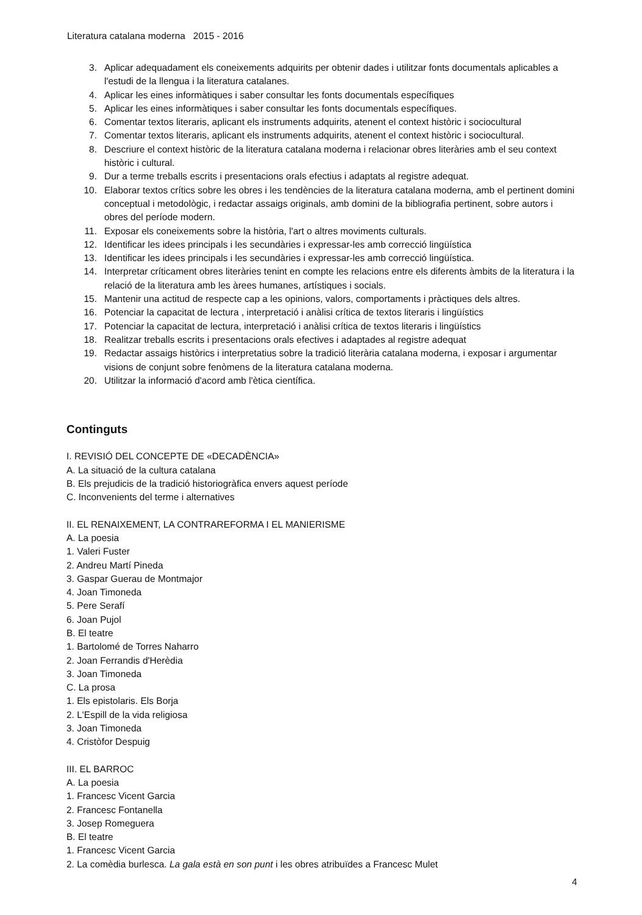Literatura catalana moderna 2015 - 2016
3. Aplicar adequadament els coneixements adquirits per obtenir dades i utilitzar fonts documentals aplicables a l'estudi de la llengua i la literatura catalanes.
4. Aplicar les eines informàtiques i saber consultar les fonts documentals específiques
5. Aplicar les eines informàtiques i saber consultar les fonts documentals específiques.
6. Comentar textos literaris, aplicant els instruments adquirits, atenent el context històric i sociocultural
7. Comentar textos literaris, aplicant els instruments adquirits, atenent el context històric i sociocultural.
8. Descriure el context històric de la literatura catalana moderna i relacionar obres literàries amb el seu context històric i cultural.
9. Dur a terme treballs escrits i presentacions orals efectius i adaptats al registre adequat.
10. Elaborar textos crítics sobre les obres i les tendències de la literatura catalana moderna, amb el pertinent domini conceptual i metodològic, i redactar assaigs originals, amb domini de la bibliografia pertinent, sobre autors i obres del període modern.
11. Exposar els coneixements sobre la història, l'art o altres moviments culturals.
12. Identificar les idees principals i les secundàries i expressar-les amb correcció lingüística
13. Identificar les idees principals i les secundàries i expressar-les amb correcció lingüística.
14. Interpretar críticament obres literàries tenint en compte les relacions entre els diferents àmbits de la literatura i la relació de la literatura amb les àrees humanes, artístiques i socials.
15. Mantenir una actitud de respecte cap a les opinions, valors, comportaments i pràctiques dels altres.
16. Potenciar la capacitat de lectura , interpretació i anàlisi crítica de textos literaris i lingüístics
17. Potenciar la capacitat de lectura, interpretació i anàlisi crítica de textos literaris i lingüístics
18. Realitzar treballs escrits i presentacions orals efectives i adaptades al registre adequat
19. Redactar assaigs històrics i interpretatius sobre la tradició literària catalana moderna, i exposar i argumentar visions de conjunt sobre fenòmens de la literatura catalana moderna.
20. Utilitzar la informació d'acord amb l'ètica científica.
Continguts
I. REVISIÓ DEL CONCEPTE DE «DECADÈNCIA»
A. La situació de la cultura catalana
B. Els prejudicis de la tradició historiogràfica envers aquest període
C. Inconvenients del terme i alternatives
II. EL RENAIXEMENT, LA CONTRAREFORMA I EL MANIERISME
A. La poesia
1. Valeri Fuster
2. Andreu Martí Pineda
3. Gaspar Guerau de Montmajor
4. Joan Timoneda
5. Pere Serafí
6. Joan Pujol
B. El teatre
1. Bartolomé de Torres Naharro
2. Joan Ferrandis d'Herèdia
3. Joan Timoneda
C. La prosa
1. Els epistolaris. Els Borja
2. L'Espill de la vida religiosa
3. Joan Timoneda
4. Cristòfor Despuig
III. EL BARROC
A. La poesia
1. Francesc Vicent Garcia
2. Francesc Fontanella
3. Josep Romeguera
B. El teatre
1. Francesc Vicent Garcia
2. La comèdia burlesca. La gala està en son punt i les obres atribuïdes a Francesc Mulet
4